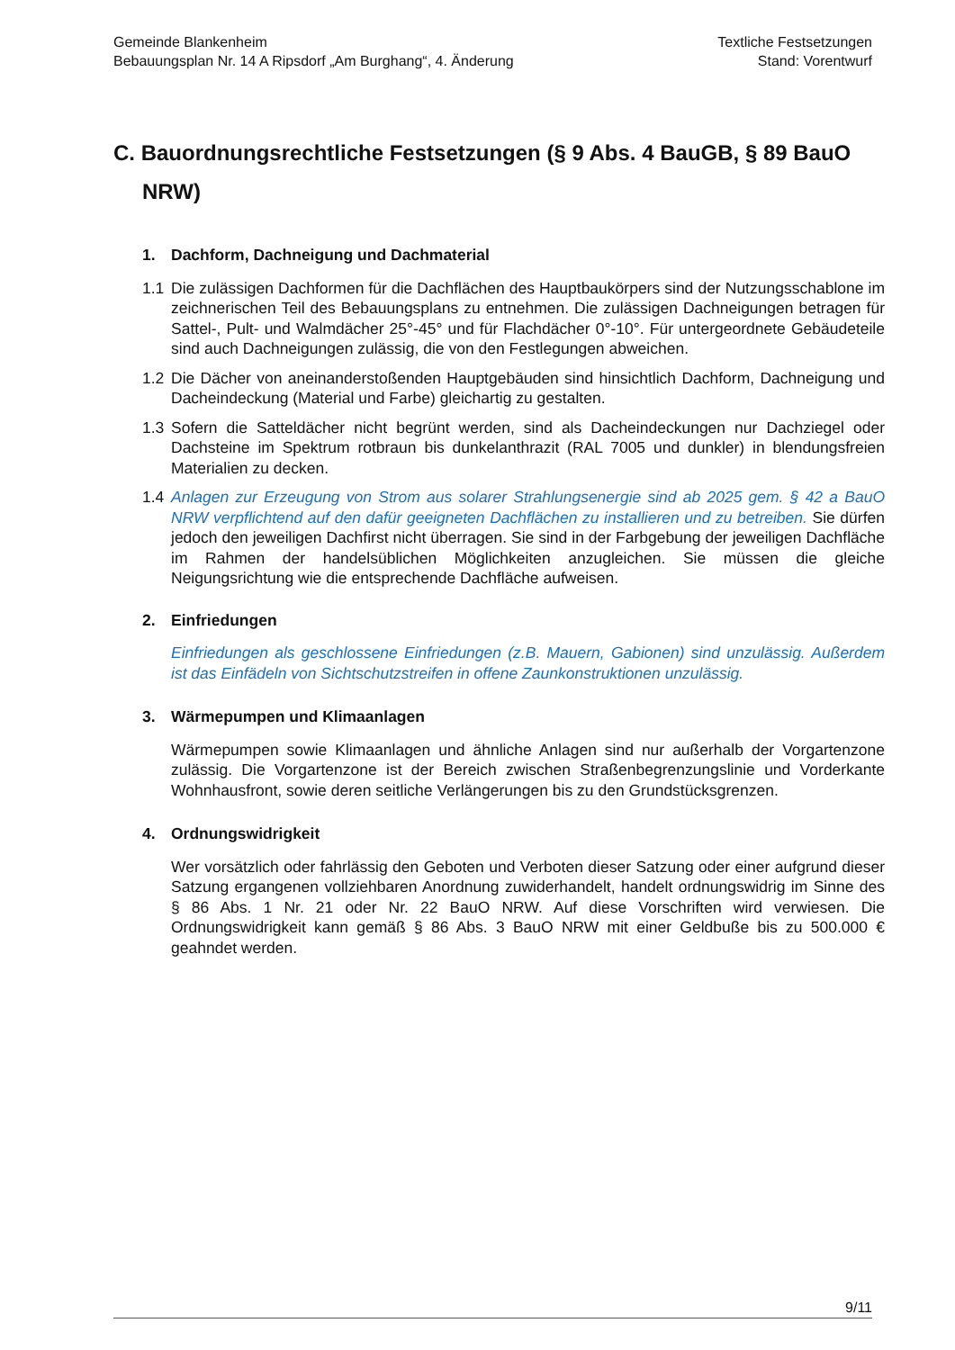Gemeinde Blankenheim
Bebauungsplan Nr. 14 A Ripsdorf „Am Burghang“, 4. Änderung
Textliche Festsetzungen
Stand: Vorentwurf
C. Bauordnungsrechtliche Festsetzungen (§ 9 Abs. 4 BauGB, § 89 BauO NRW)
1. Dachform, Dachneigung und Dachmaterial
1.1 Die zulässigen Dachformen für die Dachflächen des Hauptbaukörpers sind der Nutzungsschablone im zeichnerischen Teil des Bebauungsplans zu entnehmen. Die zulässigen Dachneigungen betragen für Sattel-, Pult- und Walmdächer 25°-45° und für Flachdächer 0°-10°. Für untergeordnete Gebäudeteile sind auch Dachneigungen zulässig, die von den Festlegungen abweichen.
1.2 Die Dächer von aneinanderstoßenden Hauptgebäuden sind hinsichtlich Dachform, Dachneigung und Dacheindeckung (Material und Farbe) gleichartig zu gestalten.
1.3 Sofern die Satteldächer nicht begrünt werden, sind als Dacheindeckungen nur Dachziegel oder Dachsteine im Spektrum rotbraun bis dunkelanthrazit (RAL 7005 und dunkler) in blendungsfreien Materialien zu decken.
1.4 Anlagen zur Erzeugung von Strom aus solarer Strahlungsenergie sind ab 2025 gem. § 42 a BauO NRW verpflichtend auf den dafür geeigneten Dachflächen zu installieren und zu betreiben. Sie dürfen jedoch den jeweiligen Dachfirst nicht überragen. Sie sind in der Farbgebung der jeweiligen Dachfläche im Rahmen der handelsüblichen Möglichkeiten anzugleichen. Sie müssen die gleiche Neigungsrichtung wie die entsprechende Dachfläche aufweisen.
2. Einfriedungen
Einfriedungen als geschlossene Einfriedungen (z.B. Mauern, Gabionen) sind unzulässig. Außerdem ist das Einfädeln von Sichtschutzstreifen in offene Zaunkonstruktionen unzulässig.
3. Wärmepumpen und Klimaanlagen
Wärmepumpen sowie Klimaanlagen und ähnliche Anlagen sind nur außerhalb der Vorgartenzone zulässig. Die Vorgartenzone ist der Bereich zwischen Straßenbegrenzungslinie und Vorderkante Wohnhausfront, sowie deren seitliche Verlängerungen bis zu den Grundstücksgrenzen.
4. Ordnungswidrigkeit
Wer vorsätzlich oder fahrlässig den Geboten und Verboten dieser Satzung oder einer aufgrund dieser Satzung ergangenen vollziehbaren Anordnung zuwiderhandelt, handelt ordnungswidrig im Sinne des § 86 Abs. 1 Nr. 21 oder Nr. 22 BauO NRW. Auf diese Vorschriften wird verwiesen. Die Ordnungswidrigkeit kann gemäß § 86 Abs. 3 BauO NRW mit einer Geldbuße bis zu 500.000 € geahndet werden.
9/11